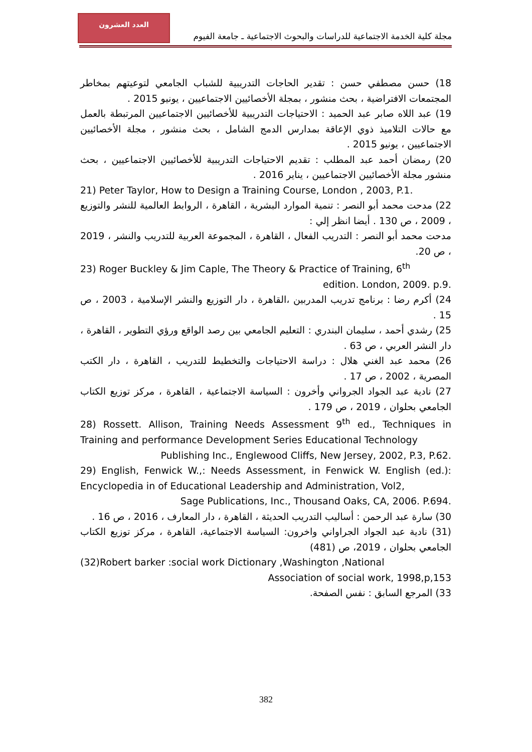العدد العشرون
مجلة كلية الخدمة الاجتماعية للدراسات والبحوث الاجتماعية ـ جامعة الفيوم
18) حسن مصطفي حسن : تقدير الحاجات التدريبية للشباب الجامعي لتوعيتهم بمخاطر المجتمعات الافتراضية ، بحث منشور ، بمجلة الأخصائيين الاجتماعيين ، يونيو 2015 .
19) عبد اللاه صابر عبد الحميد : الاحتياجات التدريبية للأخصائيين الاجتماعيين المرتبطة بالعمل مع حالات التلاميذ ذوي الإعاقة بمدارس الدمج الشامل ، بحث منشور ، مجلة الأخصائيين الاجتماعيين ، يونيو 2015 .
20) رمضان أحمد عبد المطلب : تقديم الاحتياجات التدريبية للأخصائيين الاجتماعيين ، بحث منشور مجلة الأخصائيين الاجتماعيين ، يناير 2016 .
21) Peter Taylor, How to Design a Training Course, London , 2003, P.1.
22) مدحت محمد أبو النصر : تنمية الموارد البشرية ، القاهرة ، الروابط العالمية للنشر والتوزيع ، 2009 ، ص 130 . أيضا انظر إلي :
مدحت محمد أبو النصر : التدريب الفعال ، القاهرة ، المجموعة العربية للتدريب والنشر ، 2019 ، ص 20.
23) Roger Buckley & Jim Caple, The Theory & Practice of Training, 6<sup>th</sup>
edition. London, 2009. p.9.
24) أكرم رضا : برنامج تدريب المدربين ،القاهرة ، دار التوزيع والنشر الإسلامية ، 2003 ، ص 15 .
25) رشدي أحمد ، سليمان البندري : التعليم الجامعي بين رصد الواقع ورؤي التطوير ، القاهرة ، دار النشر العربي ، ص 63 .
26) محمد عبد الغني هلال : دراسة الاحتياجات والتخطيط للتدريب ، القاهرة ، دار الكتب المصرية ، 2002 ، ص 17 .
27) نادية عبد الجواد الجرواني وأخرون : السياسة الاجتماعية ، القاهرة ، مركز توزيع الكتاب الجامعي بحلوان ، 2019 ، ص 179 .
28) Rossett. Allison, Training Needs Assessment 9<sup>th</sup> ed., Techniques in Training and performance Development Series Educational Technology
Publishing Inc., Englewood Cliffs, New Jersey, 2002, P.3, P.62.
29) English, Fenwick W.,: Needs Assessment, in Fenwick W. English (ed.): Encyclopedia in of Educational Leadership and Administration, Vol2,
Sage Publications, Inc., Thousand Oaks, CA, 2006. P.694.
30) سارة عبد الرحمن : أساليب التدريب الحديثة ، القاهرة ، دار المعارف ، 2016 ، ص 16 .
(31) نادية عبد الجواد الجراواني واخرون: السياسة الاجتماعية، القاهرة ، مركز توزيع الكتاب الجامعي بحلوان ، 2019، ص (481)
(32)Robert barker :social work Dictionary ,Washington ,National
Association of social work, 1998,p,153
33) المرجع السابق : نفس الصفحة.
382